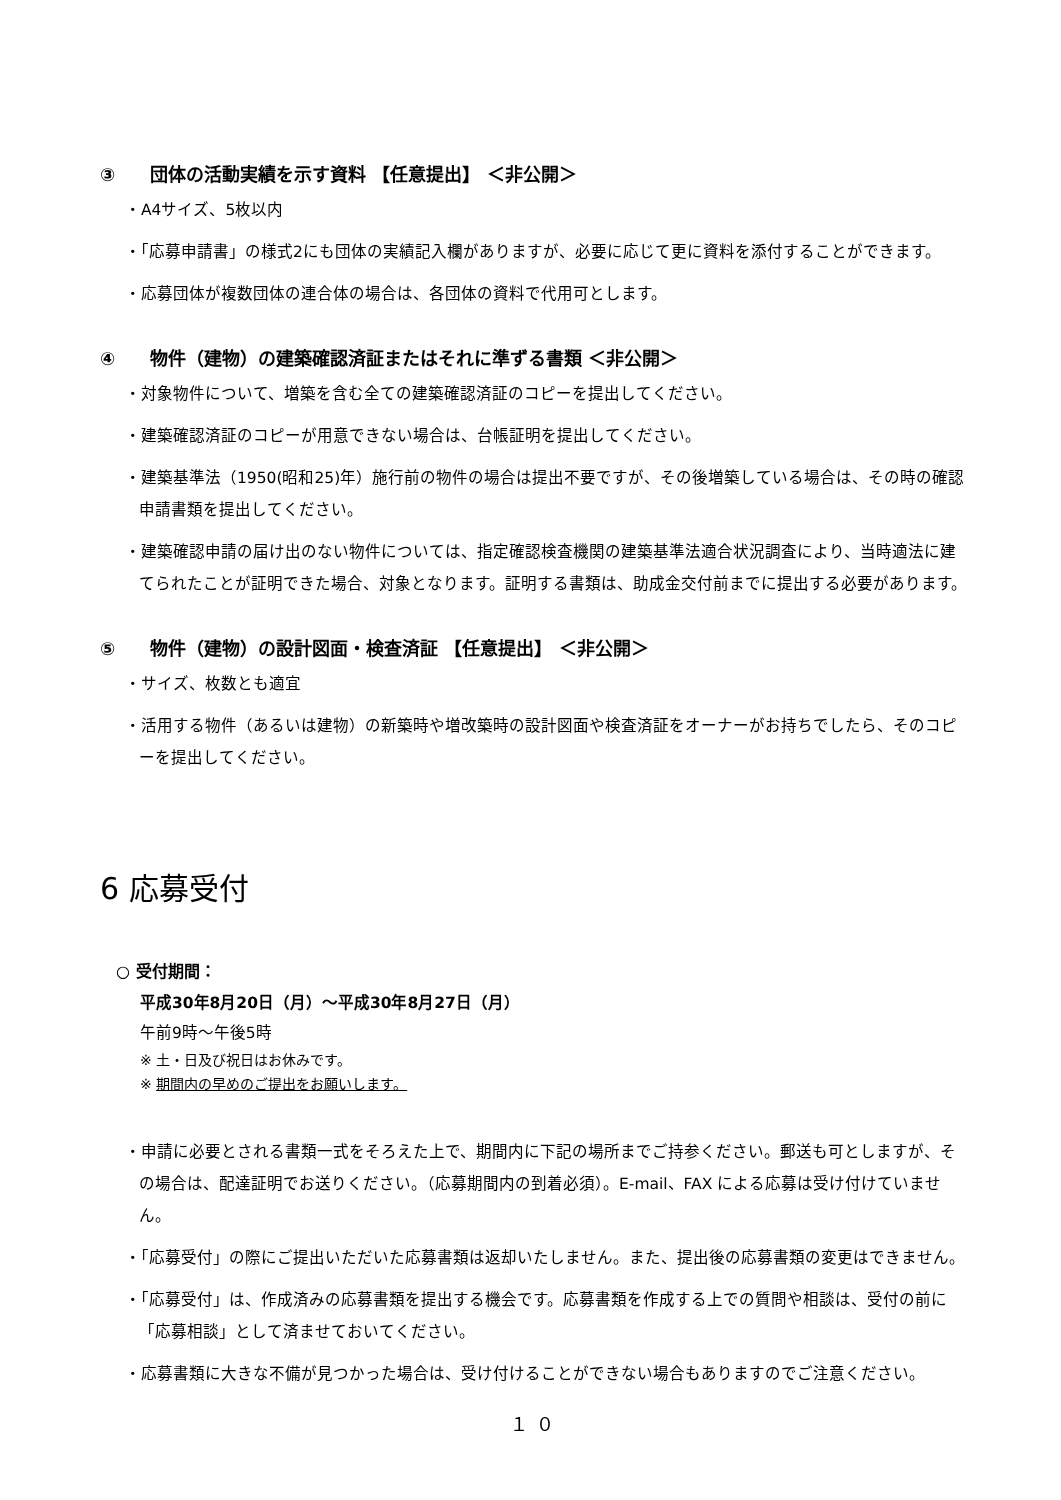③ 団体の活動実績を示す資料 【任意提出】 ＜非公開＞
・A4サイズ、5枚以内
・「応募申請書」の様式2にも団体の実績記入欄がありますが、必要に応じて更に資料を添付することができます。
・応募団体が複数団体の連合体の場合は、各団体の資料で代用可とします。
④ 物件（建物）の建築確認済証またはそれに準ずる書類 ＜非公開＞
・対象物件について、増築を含む全ての建築確認済証のコピーを提出してください。
・建築確認済証のコピーが用意できない場合は、台帳証明を提出してください。
・建築基準法（1950(昭和25)年）施行前の物件の場合は提出不要ですが、その後増築している場合は、その時の確認申請書類を提出してください。
・建築確認申請の届け出のない物件については、指定確認検査機関の建築基準法適合状況調査により、当時適法に建てられたことが証明できた場合、対象となります。証明する書類は、助成金交付前までに提出する必要があります。
⑤ 物件（建物）の設計図面・検査済証 【任意提出】 ＜非公開＞
・サイズ、枚数とも適宜
・活用する物件（あるいは建物）の新築時や増改築時の設計図面や検査済証をオーナーがお持ちでしたら、そのコピーを提出してください。
6 応募受付
○ 受付期間：
平成30年8月20日（月）～平成30年8月27日（月）
午前9時～午後5時
※ 土・日及び祝日はお休みです。
※ 期間内の早めのご提出をお願いします。
・申請に必要とされる書類一式をそろえた上で、期間内に下記の場所までご持参ください。郵送も可としますが、その場合は、配達証明でお送りください。（応募期間内の到着必須）。E-mail、FAX による応募は受け付けていません。
・「応募受付」の際にご提出いただいた応募書類は返却いたしません。また、提出後の応募書類の変更はできません。
・「応募受付」は、作成済みの応募書類を提出する機会です。応募書類を作成する上での質問や相談は、受付の前に「応募相談」として済ませておいてください。
・応募書類に大きな不備が見つかった場合は、受け付けることができない場合もありますのでご注意ください。
１０